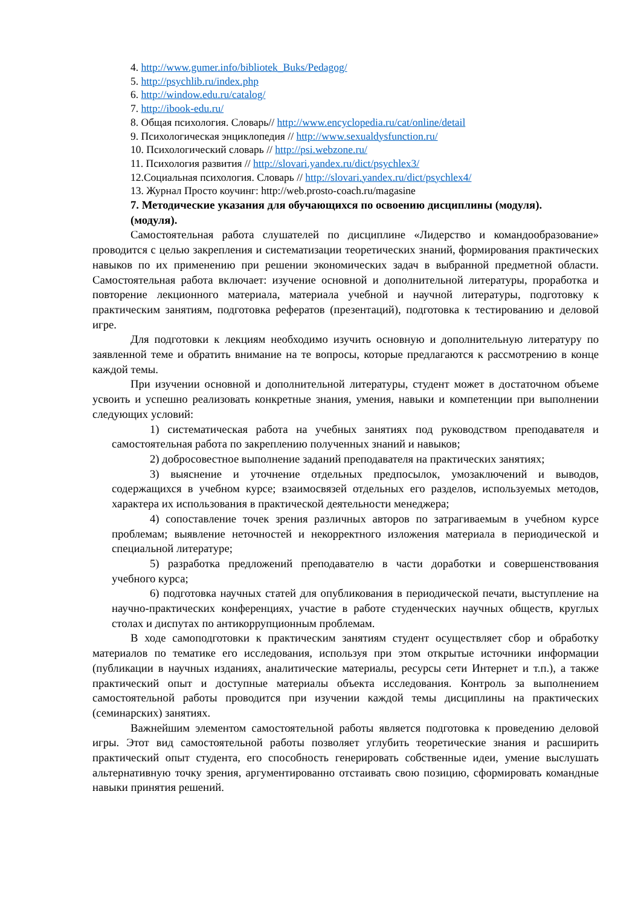4. http://www.gumer.info/bibliotek_Buks/Pedagog/
5. http://psychlib.ru/index.php
6. http://window.edu.ru/catalog/
7. http://ibook-edu.ru/
8. Общая психология. Словарь// http://www.encyclopedia.ru/cat/online/detail
9. Психологическая энциклопедия // http://www.sexualdysfunction.ru/
10. Психологический словарь // http://psi.webzone.ru/
11. Психология развития // http://slovari.yandex.ru/dict/psychlex3/
12.Социальная психология. Словарь // http://slovari.yandex.ru/dict/psychlex4/
13. Журнал Просто коучинг: http://web.prosto-coach.ru/magasine
7. Методические указания для обучающихся по освоению дисциплины (модуля).
(модуля).
Самостоятельная работа слушателей по дисциплине «Лидерство и командообразование» проводится с целью закрепления и систематизации теоретических знаний, формирования практических навыков по их применению при решении экономических задач в выбранной предметной области. Самостоятельная работа включает: изучение основной и дополнительной литературы, проработка и повторение лекционного материала, материала учебной и научной литературы, подготовку к практическим занятиям, подготовка рефератов (презентаций), подготовка к тестированию и деловой игре.
Для подготовки к лекциям необходимо изучить основную и дополнительную литературу по заявленной теме и обратить внимание на те вопросы, которые предлагаются к рассмотрению в конце каждой темы.
При изучении основной и дополнительной литературы, студент может в достаточном объеме усвоить и успешно реализовать конкретные знания, умения, навыки и компетенции при выполнении следующих условий:
1) систематическая работа на учебных занятиях под руководством преподавателя и самостоятельная работа по закреплению полученных знаний и навыков;
2) добросовестное выполнение заданий преподавателя на практических занятиях;
3) выяснение и уточнение отдельных предпосылок, умозаключений и выводов, содержащихся в учебном курсе; взаимосвязей отдельных его разделов, используемых методов, характера их использования в практической деятельности менеджера;
4) сопоставление точек зрения различных авторов по затрагиваемым в учебном курсе проблемам; выявление неточностей и некорректного изложения материала в периодической и специальной литературе;
5) разработка предложений преподавателю в части доработки и совершенствования учебного курса;
6) подготовка научных статей для опубликования в периодической печати, выступление на научно-практических конференциях, участие в работе студенческих научных обществ, круглых столах и диспутах по антикоррупционным проблемам.
В ходе самоподготовки к практическим занятиям студент осуществляет сбор и обработку материалов по тематике его исследования, используя при этом открытые источники информации (публикации в научных изданиях, аналитические материалы, ресурсы сети Интернет и т.п.), а также практический опыт и доступные материалы объекта исследования. Контроль за выполнением самостоятельной работы проводится при изучении каждой темы дисциплины на практических (семинарских) занятиях.
Важнейшим элементом самостоятельной работы является подготовка к проведению деловой игры. Этот вид самостоятельной работы позволяет углубить теоретические знания и расширить практический опыт студента, его способность генерировать собственные идеи, умение выслушать альтернативную точку зрения, аргументированно отстаивать свою позицию, сформировать командные навыки принятия решений.